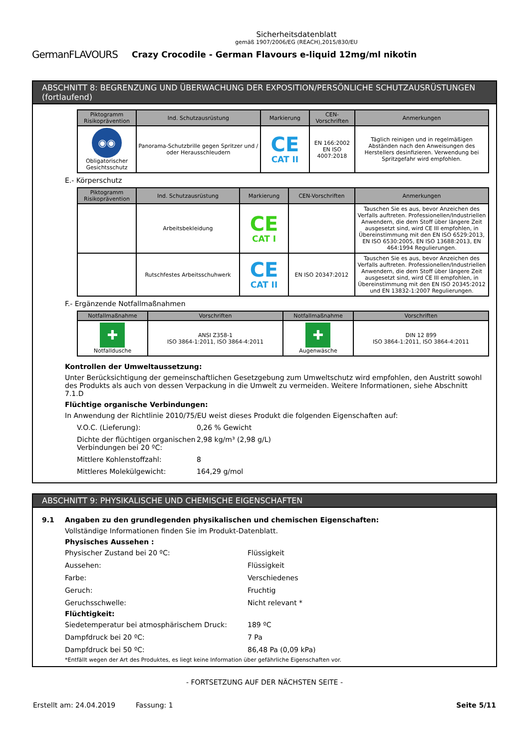Sicherheitsdatenblatt
gemäß 1907/2006/EG (REACH),2015/830/EU
GermanFLAVOURS Crazy Crocodile - German Flavours e-liquid 12mg/ml nikotin
ABSCHNITT 8: BEGRENZUNG UND ÜBERWACHUNG DER EXPOSITION/PERSÖNLICHE SCHUTZAUSRÜSTUNGEN (fortlaufend)
| Piktogramm Risikoprävention | Ind. Schutzausrüstung | Markierung | CEN-Vorschriften | Anmerkungen |
| --- | --- | --- | --- | --- |
| ◉◉ Obligatorischer Gesichtsschutz | Panorama-Schutzbrille gegen Spritzer und / oder Herausschleudern | CE CAT II | EN 166:2002 EN ISO 4007:2018 | Täglich reinigen und in regelmäßigen Abständen nach den Anweisungen des Herstellers desinfizieren. Verwendung bei Spritzgefahr wird empfohlen. |
E.- Körperschutz
| Piktogramm Risikoprävention | Ind. Schutzausrüstung | Markierung | CEN-Vorschriften | Anmerkungen |
| --- | --- | --- | --- | --- |
| | Arbeitsbekleidung | CE CAT I | | Tauschen Sie es aus, bevor Anzeichen des Verfalls auftreten. Professionellen/Industriellen Anwendern, die dem Stoff über längere Zeit ausgesetzt sind, wird CE III empfohlen, in Übereinstimmung mit den EN ISO 6529:2013, EN ISO 6530:2005, EN ISO 13688:2013, EN 464:1994 Regulierungen. |
| | Rutschfestes Arbeitsschuhwerk | CE CAT II | EN ISO 20347:2012 | Tauschen Sie es aus, bevor Anzeichen des Verfalls auftreten. Professionellen/Industriellen Anwendern, die dem Stoff über längere Zeit ausgesetzt sind, wird CE III empfohlen, in Übereinstimmung mit den EN ISO 20345:2012 und EN 13832-1:2007 Regulierungen. |
F.- Ergänzende Notfallmaßnahmen
| Notfallmaßnahme | Vorschriften | Notfallmaßnahme | Vorschriften |
| --- | --- | --- | --- |
| ✚ Notfalldusche | ANSI Z358-1 ISO 3864-1:2011, ISO 3864-4:2011 | ✚ Augenwäsche | DIN 12 899 ISO 3864-1:2011, ISO 3864-4:2011 |
Kontrollen der Umweltaussetzung:
Unter Berücksichtigung der gemeinschaftlichen Gesetzgebung zum Umweltschutz wird empfohlen, den Austritt sowohl des Produkts als auch von dessen Verpackung in die Umwelt zu vermeiden. Weitere Informationen, siehe Abschnitt 7.1.D
Flüchtige organische Verbindungen:
In Anwendung der Richtlinie 2010/75/EU weist dieses Produkt die folgenden Eigenschaften auf:
V.O.C. (Lieferung):
0,26 % Gewicht
Dichte der flüchtigen organischen Verbindungen bei 20 ºC:
2,98 kg/m³ (2,98 g/L)
Mittlere Kohlenstoffzahl:
8
Mittleres Molekülgewicht:
164,29 g/mol
ABSCHNITT 9: PHYSIKALISCHE UND CHEMISCHE EIGENSCHAFTEN
9.1 Angaben zu den grundlegenden physikalischen und chemischen Eigenschaften:
Vollständige Informationen finden Sie im Produkt-Datenblatt.
Physisches Aussehen :
Physischer Zustand bei 20 ºC:
Flüssigkeit
Aussehen:
Flüssigkeit
Farbe:
Verschiedenes
Geruch:
Fruchtig
Geruchsschwelle:
Nicht relevant *
Flüchtigkeit:
Siedetemperatur bei atmosphärischem Druck:
189 ºC
Dampfdruck bei 20 ºC:
7 Pa
Dampfdruck bei 50 ºC:
86,48 Pa (0,09 kPa)
*Entfällt wegen der Art des Produktes, es liegt keine Information über gefährliche Eigenschaften vor.
- FORTSETZUNG AUF DER NÄCHSTEN SEITE -
Erstellt am: 24.04.2019 Fassung: 1 Seite 5/11